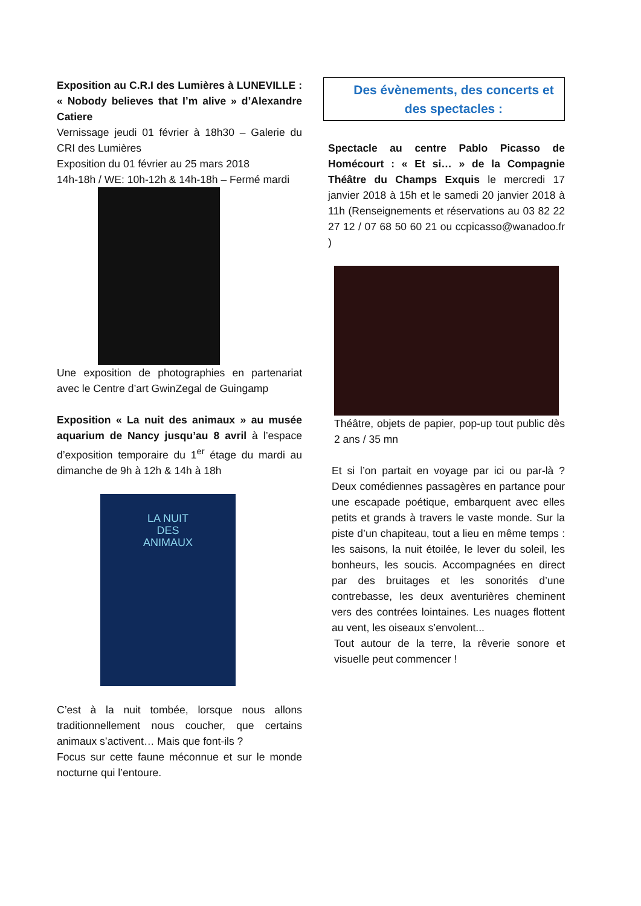Exposition au C.R.I des Lumières à LUNEVILLE : « Nobody believes that I’m alive » d’Alexandre Catiere
Vernissage jeudi 01 février à 18h30 – Galerie du CRI des Lumières
Exposition du 01 février au 25 mars 2018
14h-18h / WE: 10h-12h & 14h-18h – Fermé mardi
Une exposition de photographies en partenariat avec le Centre d’art GwinZegal de Guingamp
Exposition « La nuit des animaux » au musée aquarium de Nancy jusqu’au 8 avril à l’espace d’exposition temporaire du 1<sup>er</sup> étage du mardi au dimanche de 9h à 12h & 14h à 18h
LA NUIT
DES
ANIMAUX
C’est à la nuit tombée, lorsque nous allons traditionnellement nous coucher, que certains animaux s’activent… Mais que font-ils ?
Focus sur cette faune méconnue et sur le monde nocturne qui l’entoure.
Des évènements, des concerts et des spectacles :
Spectacle au centre Pablo Picasso de Homécourt : « Et si… » de la Compagnie Théâtre du Champs Exquis le mercredi 17 janvier 2018 à 15h et le samedi 20 janvier 2018 à 11h (Renseignements et réservations au 03 82 22 27 12 / 07 68 50 60 21 ou ccpicasso@wanadoo.fr )
Théâtre, objets de papier, pop-up tout public dès 2 ans / 35 mn
Et si l’on partait en voyage par ici ou par-là ? Deux comédiennes passagères en partance pour une escapade poétique, embarquent avec elles petits et grands à travers le vaste monde. Sur la piste d’un chapiteau, tout a lieu en même temps : les saisons, la nuit étoilée, le lever du soleil, les bonheurs, les soucis. Accompagnées en direct par des bruitages et les sonorités d’une contrebasse, les deux aventurières cheminent vers des contrées lointaines. Les nuages flottent au vent, les oiseaux s’envolent...
Tout autour de la terre, la rêverie sonore et visuelle peut commencer !